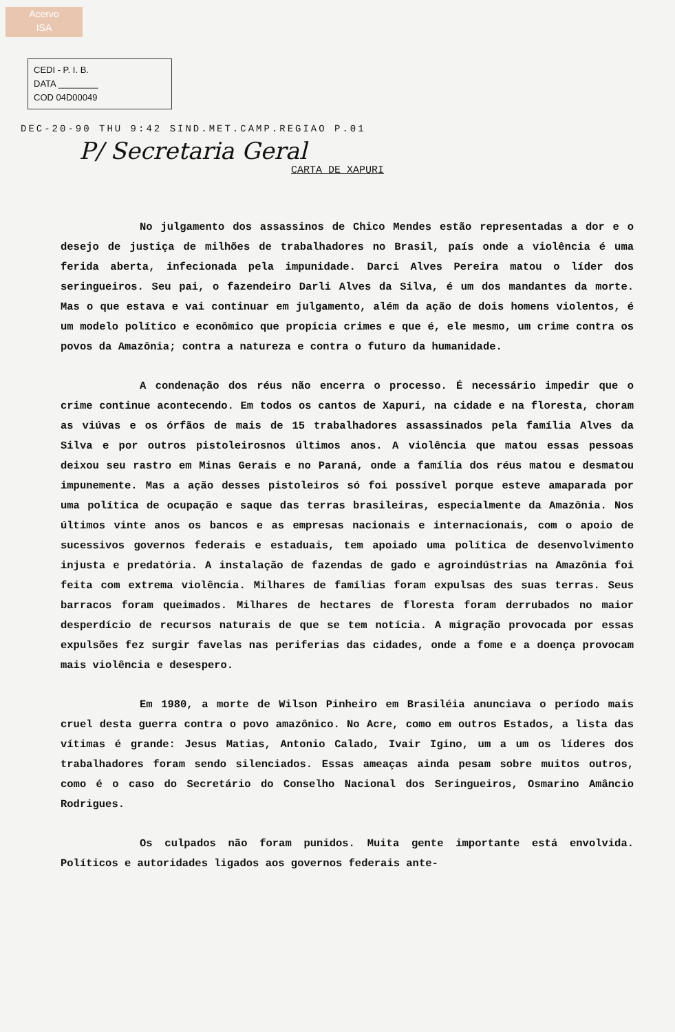Acervo
ISA
CEDI - P. I. B.
DATA ________
COD 04D00049
DEC-20-90 THU 9:42 SIND.MET.CAMP.REGIAO P.01
P/ Secretaria Geral
CARTA DE XAPURI
No julgamento dos assassinos de Chico Mendes estão representadas a dor e o desejo de justiça de milhões de trabalhadores no Brasil, país onde a violência é uma ferida aberta, infecionada pela impunidade. Darci Alves Pereira matou o líder dos seringueiros. Seu pai, o fazendeiro Darli Alves da Silva, é um dos mandantes da morte. Mas o que estava e vai continuar em julgamento, além da ação de dois homens violentos, é um modelo político e econômico que propicia crimes e que é, ele mesmo, um crime contra os povos da Amazônia; contra a natureza e contra o futuro da humanidade.
A condenação dos réus não encerra o processo. É necessário impedir que o crime continue acontecendo. Em todos os cantos de Xapuri, na cidade e na floresta, choram as viúvas e os órfãos de mais de 15 trabalhadores assassinados pela família Alves da Silva e por outros pistoleirosnos últimos anos. A violência que matou essas pessoas deixou seu rastro em Minas Gerais e no Paraná, onde a família dos réus matou e desmatou impunemente. Mas a ação desses pistoleiros só foi possível porque esteve amaparada por uma política de ocupação e saque das terras brasileiras, especialmente da Amazônia. Nos últimos vinte anos os bancos e as empresas nacionais e internacionais, com o apoio de sucessivos governos federais e estaduais, tem apoiado uma política de desenvolvimento injusta e predatória. A instalação de fazendas de gado e agroindústrias na Amazônia foi feita com extrema violência. Milhares de famílias foram expulsas des suas terras. Seus barracos foram queimados. Milhares de hectares de floresta foram derrubados no maior desperdício de recursos naturais de que se tem notícia. A migração provocada por essas expulsões fez surgir favelas nas periferias das cidades, onde a fome e a doença provocam mais violência e desespero.
Em 1980, a morte de Wilson Pinheiro em Brasiléia anunciava o período mais cruel desta guerra contra o povo amazônico. No Acre, como em outros Estados, a lista das vítimas é grande: Jesus Matias, Antonio Calado, Ivair Igino, um a um os líderes dos trabalhadores foram sendo silenciados. Essas ameaças ainda pesam sobre muitos outros, como é o caso do Secretário do Conselho Nacional dos Seringueiros, Osmarino Amâncio Rodrigues.
Os culpados não foram punidos. Muita gente importante está envolvida. Políticos e autoridades ligados aos governos federais ante-